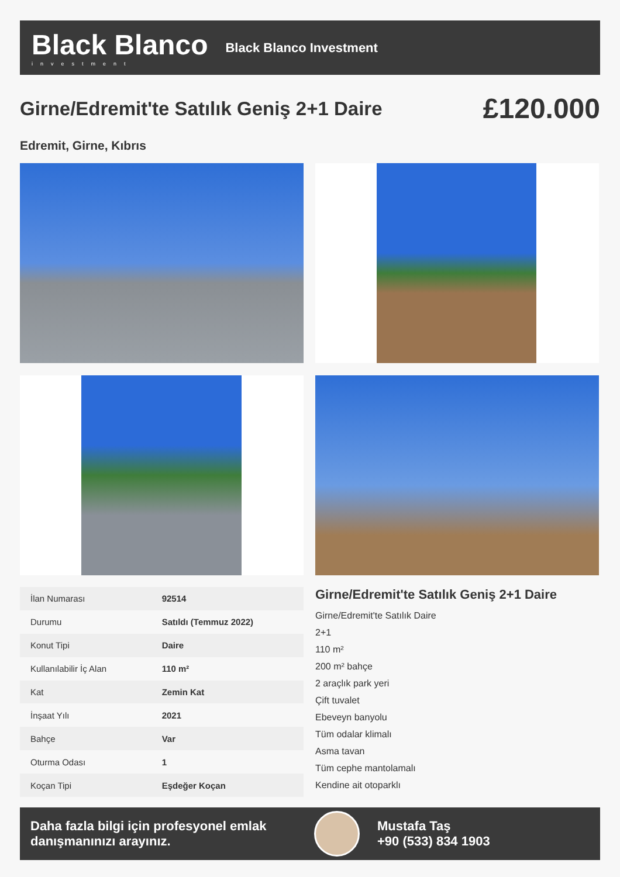Black Blanco
investment
Black Blanco Investment
Girne/Edremit'te Satılık Geniş 2+1 Daire
£120.000
Edremit, Girne, Kıbrıs
| İlan Numarası | 92514 |
| Durumu | Satıldı (Temmuz 2022) |
| Konut Tipi | Daire |
| Kullanılabilir İç Alan | 110 m² |
| Kat | Zemin Kat |
| İnşaat Yılı | 2021 |
| Bahçe | Var |
| Oturma Odası | 1 |
| Koçan Tipi | Eşdeğer Koçan |
Girne/Edremit'te Satılık Geniş 2+1 Daire
Girne/Edremit'te Satılık Daire
2+1
110 m²
200 m² bahçe
2 araçlık park yeri
Çift tuvalet
Ebeveyn banyolu
Tüm odalar klimalı
Asma tavan
Tüm cephe mantolamalı
Kendine ait otoparklı
Daha fazla bilgi için profesyonel emlak danışmanınızı arayınız.
Mustafa Taş
+90 (533) 834 1903